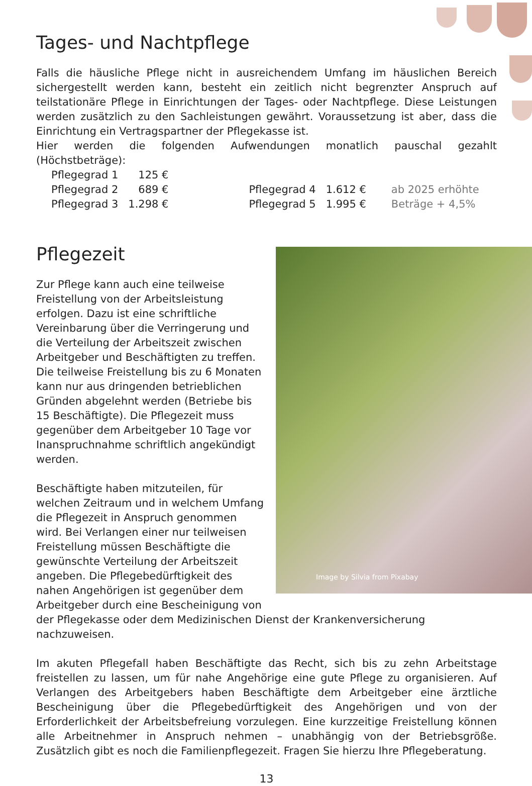Tages- und Nachtpflege
Falls die häusliche Pflege nicht in ausreichendem Umfang im häuslichen Bereich sichergestellt werden kann, besteht ein zeitlich nicht begrenzter Anspruch auf teilstationäre Pflege in Einrichtungen der Tages- oder Nachtpflege. Diese Leistungen werden zusätzlich zu den Sachleistungen gewährt. Voraussetzung ist aber, dass die Einrichtung ein Vertragspartner der Pflegekasse ist.
Hier werden die folgenden Aufwendungen monatlich pauschal gezahlt (Höchstbeträge):
| Pflegegrad 1 | 125 € | | | |
| Pflegegrad 2 | 689 € | Pflegegrad 4 | 1.612 € | ab 2025 erhöhte |
| Pflegegrad 3 | 1.298 € | Pflegegrad 5 | 1.995 € | Beträge + 4,5% |
Image by Silvia from Pixabay
Pflegezeit
Zur Pflege kann auch eine teilweise Freistellung von der Arbeitsleistung erfolgen. Dazu ist eine schriftliche Vereinbarung über die Verringerung und die Verteilung der Arbeitszeit zwischen Arbeitgeber und Beschäftigten zu treffen. Die teilweise Freistellung bis zu 6 Monaten kann nur aus dringenden betrieblichen Gründen abgelehnt werden (Betriebe bis 15 Beschäftigte). Die Pflegezeit muss gegenüber dem Arbeitgeber 10 Tage vor Inanspruchnahme schriftlich angekündigt werden.
Beschäftigte haben mitzuteilen, für welchen Zeitraum und in welchem Umfang die Pflegezeit in Anspruch genommen wird. Bei Verlangen einer nur teilweisen Freistellung müssen Beschäftigte die gewünschte Verteilung der Arbeitszeit angeben. Die Pflegebedürftigkeit des nahen Angehörigen ist gegenüber dem Arbeitgeber durch eine Bescheinigung von der Pflegekasse oder dem Medizinischen Dienst der Krankenversicherung nachzuweisen.
Im akuten Pflegefall haben Beschäftigte das Recht, sich bis zu zehn Arbeitstage freistellen zu lassen, um für nahe Angehörige eine gute Pflege zu organisieren. Auf Verlangen des Arbeitgebers haben Beschäftigte dem Arbeitgeber eine ärztliche Bescheinigung über die Pflegebedürftigkeit des Angehörigen und von der Erforderlichkeit der Arbeitsbefreiung vorzulegen. Eine kurzzeitige Freistellung können alle Arbeitnehmer in Anspruch nehmen – unabhängig von der Betriebsgröße. Zusätzlich gibt es noch die Familienpflegezeit. Fragen Sie hierzu Ihre Pflegeberatung.
13